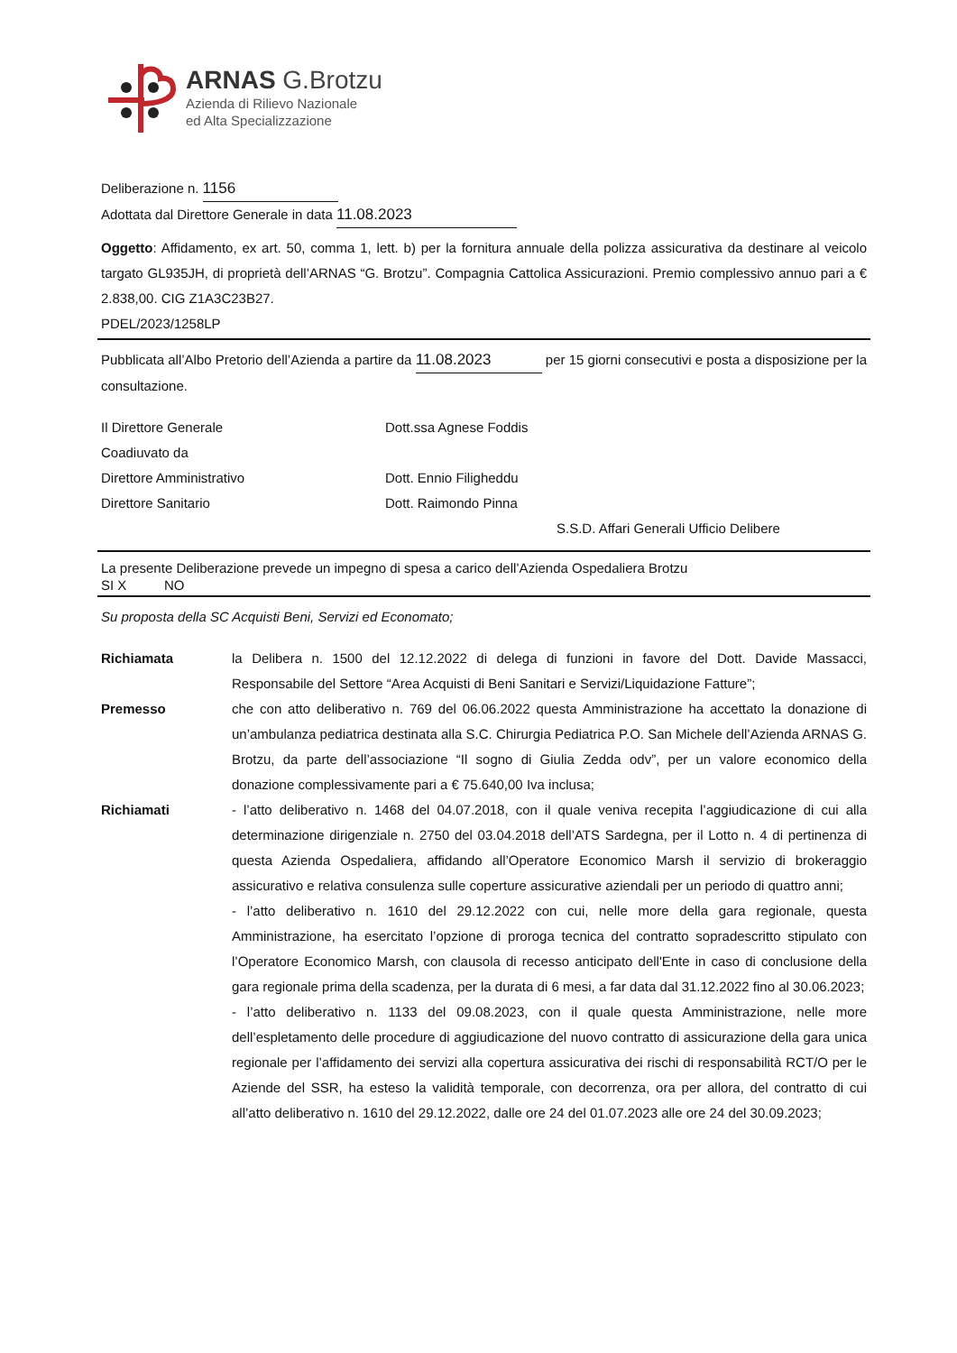ARNAS G.Brotzu
Azienda di Rilievo Nazionale
ed Alta Specializzazione
Deliberazione n. 1156
Adottata dal Direttore Generale in data 11.08.2023
Oggetto: Affidamento, ex art. 50, comma 1, lett. b) per la fornitura annuale della polizza assicurativa da destinare al veicolo targato GL935JH, di proprietà dell’ARNAS “G. Brotzu”. Compagnia Cattolica Assicurazioni. Premio complessivo annuo pari a € 2.838,00. CIG Z1A3C23B27.
PDEL/2023/1258LP
Pubblicata all’Albo Pretorio dell’Azienda a partire da 11.08.2023 per 15 giorni consecutivi e posta a disposizione per la consultazione.
Il Direttore Generale Dott.ssa Agnese Foddis
Coadiuvato da
Direttore Amministrativo Dott. Ennio Filigheddu
Direttore Sanitario Dott. Raimondo Pinna
S.S.D. Affari Generali Ufficio Delibere
La presente Deliberazione prevede un impegno di spesa a carico dell’Azienda Ospedaliera Brotzu
SI X NO
Su proposta della SC Acquisti Beni, Servizi ed Economato;
Richiamata la Delibera n. 1500 del 12.12.2022 di delega di funzioni in favore del Dott. Davide Massacci, Responsabile del Settore “Area Acquisti di Beni Sanitari e Servizi/Liquidazione Fatture”;
Premesso che con atto deliberativo n. 769 del 06.06.2022 questa Amministrazione ha accettato la donazione di un’ambulanza pediatrica destinata alla S.C. Chirurgia Pediatrica P.O. San Michele dell’Azienda ARNAS G. Brotzu, da parte dell’associazione “Il sogno di Giulia Zedda odv”, per un valore economico della donazione complessivamente pari a € 75.640,00 Iva inclusa;
Richiamati - l’atto deliberativo n. 1468 del 04.07.2018, con il quale veniva recepita l’aggiudicazione di cui alla determinazione dirigenziale n. 2750 del 03.04.2018 dell’ATS Sardegna, per il Lotto n. 4 di pertinenza di questa Azienda Ospedaliera, affidando all’Operatore Economico Marsh il servizio di brokeraggio assicurativo e relativa consulenza sulle coperture assicurative aziendali per un periodo di quattro anni;
- l’atto deliberativo n. 1610 del 29.12.2022 con cui, nelle more della gara regionale, questa Amministrazione, ha esercitato l’opzione di proroga tecnica del contratto sopradescritto stipulato con l’Operatore Economico Marsh, con clausola di recesso anticipato dell'Ente in caso di conclusione della gara regionale prima della scadenza, per la durata di 6 mesi, a far data dal 31.12.2022 fino al 30.06.2023;
- l’atto deliberativo n. 1133 del 09.08.2023, con il quale questa Amministrazione, nelle more dell’espletamento delle procedure di aggiudicazione del nuovo contratto di assicurazione della gara unica regionale per l’affidamento dei servizi alla copertura assicurativa dei rischi di responsabilità RCT/O per le Aziende del SSR, ha esteso la validità temporale, con decorrenza, ora per allora, del contratto di cui all’atto deliberativo n. 1610 del 29.12.2022, dalle ore 24 del 01.07.2023 alle ore 24 del 30.09.2023;